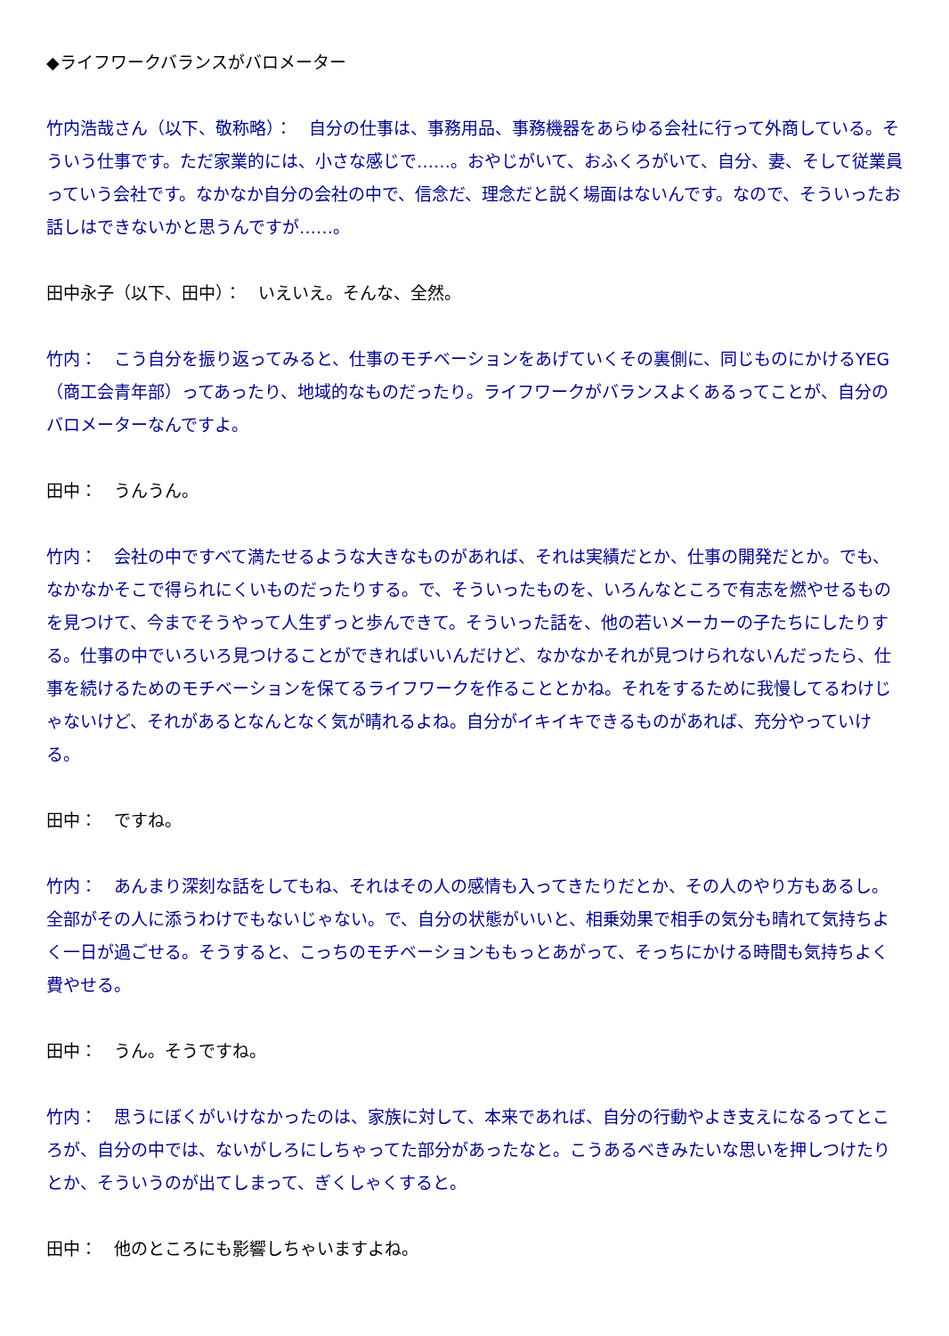◆ライフワークバランスがバロメーター
竹内浩哉さん（以下、敬称略）：　自分の仕事は、事務用品、事務機器をあらゆる会社に行って外商している。そういう仕事です。ただ家業的には、小さな感じで……。おやじがいて、おふくろがいて、自分、妻、そして従業員っていう会社です。なかなか自分の会社の中で、信念だ、理念だと説く場面はないんです。なので、そういったお話しはできないかと思うんですが……。
田中永子（以下、田中）：　いえいえ。そんな、全然。
竹内：　こう自分を振り返ってみると、仕事のモチベーションをあげていくその裏側に、同じものにかけるYEG（商工会青年部）ってあったり、地域的なものだったり。ライフワークがバランスよくあるってことが、自分のバロメーターなんですよ。
田中：　うんうん。
竹内：　会社の中ですべて満たせるような大きなものがあれば、それは実績だとか、仕事の開発だとか。でも、なかなかそこで得られにくいものだったりする。で、そういったものを、いろんなところで有志を燃やせるものを見つけて、今までそうやって人生ずっと歩んできて。そういった話を、他の若いメーカーの子たちにしたりする。仕事の中でいろいろ見つけることができればいいんだけど、なかなかそれが見つけられないんだったら、仕事を続けるためのモチベーションを保てるライフワークを作ることとかね。それをするために我慢してるわけじゃないけど、それがあるとなんとなく気が晴れるよね。自分がイキイキできるものがあれば、充分やっていける。
田中：　ですね。
竹内：　あんまり深刻な話をしてもね、それはその人の感情も入ってきたりだとか、その人のやり方もあるし。全部がその人に添うわけでもないじゃない。で、自分の状態がいいと、相乗効果で相手の気分も晴れて気持ちよく一日が過ごせる。そうすると、こっちのモチベーションももっとあがって、そっちにかける時間も気持ちよく費やせる。
田中：　うん。そうですね。
竹内：　思うにぼくがいけなかったのは、家族に対して、本来であれば、自分の行動やよき支えになるってところが、自分の中では、ないがしろにしちゃってた部分があったなと。こうあるべきみたいな思いを押しつけたりとか、そういうのが出てしまって、ぎくしゃくすると。
田中：　他のところにも影響しちゃいますよね。